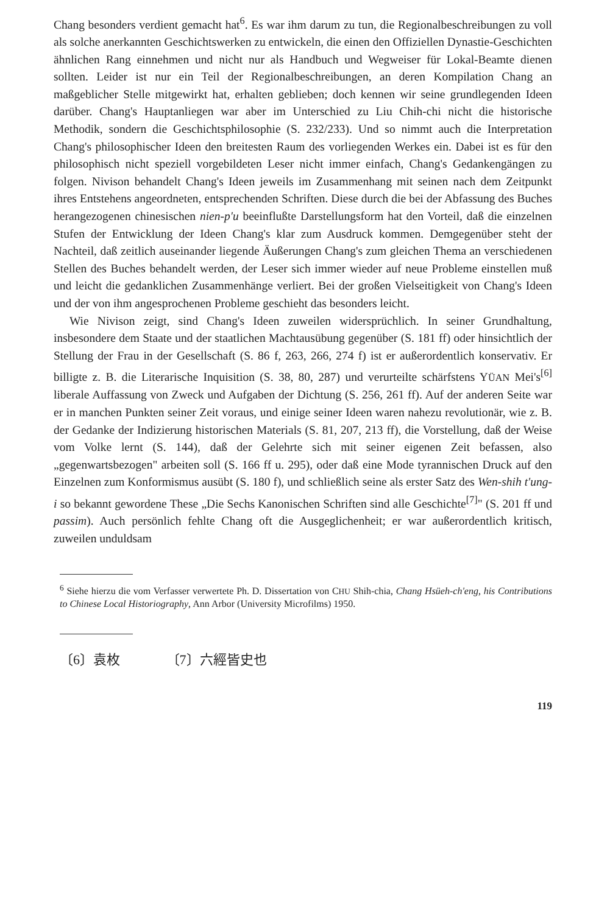Chang besonders verdient gemacht hat<sup>6</sup>. Es war ihm darum zu tun, die Regionalbeschreibungen zu voll als solche anerkannten Geschichtswerken zu entwickeln, die einen den Offiziellen Dynastie-Geschichten ähnlichen Rang einnehmen und nicht nur als Handbuch und Wegweiser für Lokal-Beamte dienen sollten. Leider ist nur ein Teil der Regionalbeschreibungen, an deren Kompilation Chang an maßgeblicher Stelle mitgewirkt hat, erhalten geblieben; doch kennen wir seine grundlegenden Ideen darüber. Chang's Hauptanliegen war aber im Unterschied zu Liu Chih-chi nicht die historische Methodik, sondern die Geschichtsphilosophie (S. 232/233). Und so nimmt auch die Interpretation Chang's philosophischer Ideen den breitesten Raum des vorliegenden Werkes ein. Dabei ist es für den philosophisch nicht speziell vorgebildeten Leser nicht immer einfach, Chang's Gedankengängen zu folgen. Nivison behandelt Chang's Ideen jeweils im Zusammenhang mit seinen nach dem Zeitpunkt ihres Entstehens angeordneten, entsprechenden Schriften. Diese durch die bei der Abfassung des Buches herangezogenen chinesischen nien-p'u beeinflußte Darstellungsform hat den Vorteil, daß die einzelnen Stufen der Entwicklung der Ideen Chang's klar zum Ausdruck kommen. Demgegenüber steht der Nachteil, daß zeitlich auseinander liegende Äußerungen Chang's zum gleichen Thema an verschiedenen Stellen des Buches behandelt werden, der Leser sich immer wieder auf neue Probleme einstellen muß und leicht die gedanklichen Zusammenhänge verliert. Bei der großen Vielseitigkeit von Chang's Ideen und der von ihm angesprochenen Probleme geschieht das besonders leicht.
Wie Nivison zeigt, sind Chang's Ideen zuweilen widersprüchlich. In seiner Grundhaltung, insbesondere dem Staate und der staatlichen Machtausübung gegenüber (S. 181 ff) oder hinsichtlich der Stellung der Frau in der Gesellschaft (S. 86 f, 263, 266, 274 f) ist er außerordentlich konservativ. Er billigte z. B. die Literarische Inquisition (S. 38, 80, 287) und verurteilte schärfstens YÜAN Mei's<sup>[6]</sup> liberale Auffassung von Zweck und Aufgaben der Dichtung (S. 256, 261 ff). Auf der anderen Seite war er in manchen Punkten seiner Zeit voraus, und einige seiner Ideen waren nahezu revolutionär, wie z. B. der Gedanke der Indizierung historischen Materials (S. 81, 207, 213 ff), die Vorstellung, daß der Weise vom Volke lernt (S. 144), daß der Gelehrte sich mit seiner eigenen Zeit befassen, also „gegenwartsbezogen" arbeiten soll (S. 166 ff u. 295), oder daß eine Mode tyrannischen Druck auf den Einzelnen zum Konformismus ausübt (S. 180 f), und schließlich seine als erster Satz des Wen-shih t'ung-i so bekannt gewordene These „Die Sechs Kanonischen Schriften sind alle Geschichte<sup>[7]</sup>" (S. 201 ff und passim). Auch persönlich fehlte Chang oft die Ausgeglichenheit; er war außerordentlich kritisch, zuweilen unduldsam
<sup>6</sup> Siehe hierzu die vom Verfasser verwertete Ph. D. Dissertation von CHU Shih-chia, Chang Hsüeh-ch'eng, his Contributions to Chinese Local Historiography, Ann Arbor (University Microfilms) 1950.
〔6〕袁枚 〔7〕六經皆史也
119